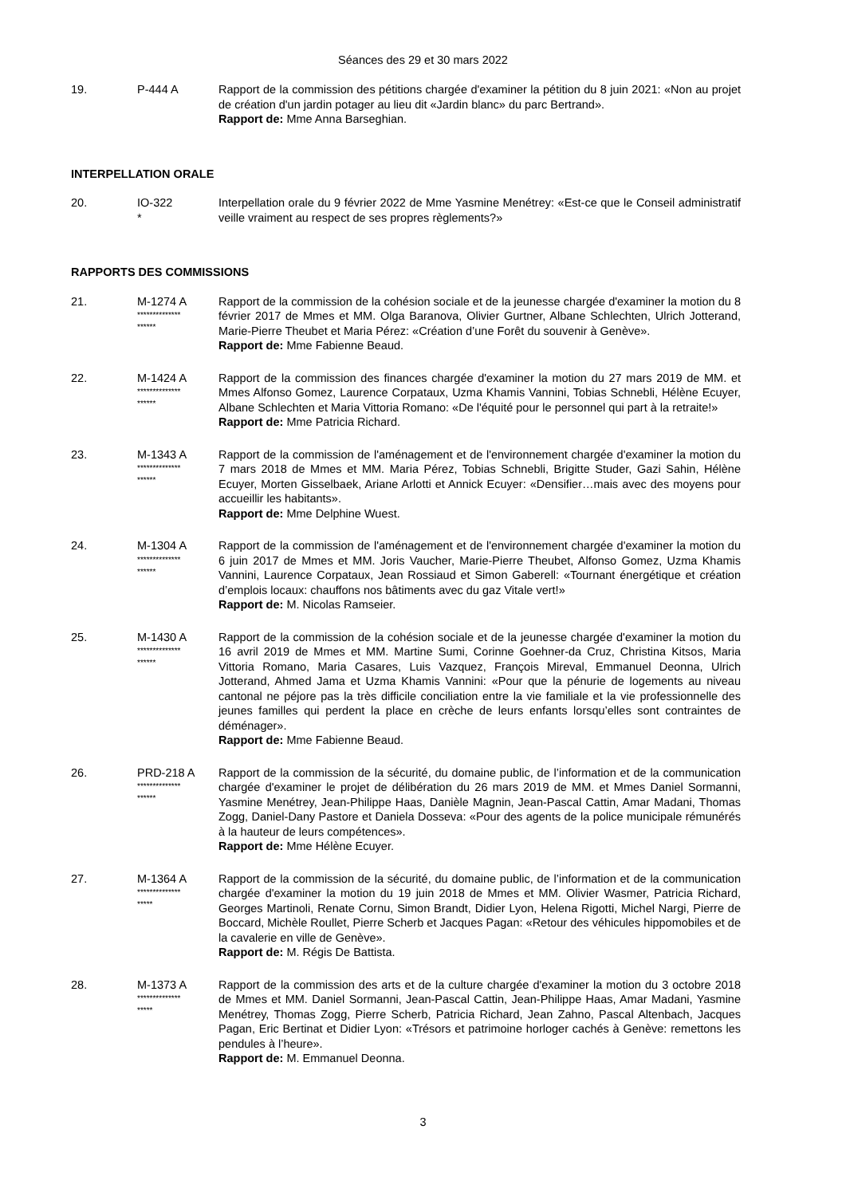Séances des 29 et 30 mars 2022
19. P-444 A Rapport de la commission des pétitions chargée d'examiner la pétition du 8 juin 2021: «Non au projet de création d'un jardin potager au lieu dit «Jardin blanc» du parc Bertrand».
Rapport de: Mme Anna Barseghian.
INTERPELLATION ORALE
20. IO-322
*
Interpellation orale du 9 février 2022 de Mme Yasmine Menétrey: «Est-ce que le Conseil administratif veille vraiment au respect de ses propres règlements?»
RAPPORTS DES COMMISSIONS
21. M-1274 A
**************
******
Rapport de la commission de la cohésion sociale et de la jeunesse chargée d'examiner la motion du 8 février 2017 de Mmes et MM. Olga Baranova, Olivier Gurtner, Albane Schlechten, Ulrich Jotterand, Marie-Pierre Theubet et Maria Pérez: «Création d’une Forêt du souvenir à Genève».
Rapport de: Mme Fabienne Beaud.
22. M-1424 A
**************
******
Rapport de la commission des finances chargée d'examiner la motion du 27 mars 2019 de MM. et Mmes Alfonso Gomez, Laurence Corpataux, Uzma Khamis Vannini, Tobias Schnebli, Hélène Ecuyer, Albane Schlechten et Maria Vittoria Romano: «De l'équité pour le personnel qui part à la retraite!»
Rapport de: Mme Patricia Richard.
23. M-1343 A
**************
******
Rapport de la commission de l'aménagement et de l'environnement chargée d'examiner la motion du 7 mars 2018 de Mmes et MM. Maria Pérez, Tobias Schnebli, Brigitte Studer, Gazi Sahin, Hélène Ecuyer, Morten Gisselbaek, Ariane Arlotti et Annick Ecuyer: «Densifier…mais avec des moyens pour accueillir les habitants».
Rapport de: Mme Delphine Wuest.
24. M-1304 A
**************
******
Rapport de la commission de l'aménagement et de l'environnement chargée d'examiner la motion du 6 juin 2017 de Mmes et MM. Joris Vaucher, Marie-Pierre Theubet, Alfonso Gomez, Uzma Khamis Vannini, Laurence Corpataux, Jean Rossiaud et Simon Gaberell: «Tournant énergétique et création d’emplois locaux: chauffons nos bâtiments avec du gaz Vitale vert!»
Rapport de: M. Nicolas Ramseier.
25. M-1430 A
**************
******
Rapport de la commission de la cohésion sociale et de la jeunesse chargée d'examiner la motion du 16 avril 2019 de Mmes et MM. Martine Sumi, Corinne Goehner-da Cruz, Christina Kitsos, Maria Vittoria Romano, Maria Casares, Luis Vazquez, François Mireval, Emmanuel Deonna, Ulrich Jotterand, Ahmed Jama et Uzma Khamis Vannini: «Pour que la pénurie de logements au niveau cantonal ne péjore pas la très difficile conciliation entre la vie familiale et la vie professionnelle des jeunes familles qui perdent la place en crèche de leurs enfants lorsqu’elles sont contraintes de déménager».
Rapport de: Mme Fabienne Beaud.
26. PRD-218 A
**************
******
Rapport de la commission de la sécurité, du domaine public, de l’information et de la communication chargée d'examiner le projet de délibération du 26 mars 2019 de MM. et Mmes Daniel Sormanni, Yasmine Menétrey, Jean-Philippe Haas, Danièle Magnin, Jean-Pascal Cattin, Amar Madani, Thomas Zogg, Daniel-Dany Pastore et Daniela Dosseva: «Pour des agents de la police municipale rémunérés à la hauteur de leurs compétences».
Rapport de: Mme Hélène Ecuyer.
27. M-1364 A
**************
*****
Rapport de la commission de la sécurité, du domaine public, de l’information et de la communication chargée d'examiner la motion du 19 juin 2018 de Mmes et MM. Olivier Wasmer, Patricia Richard, Georges Martinoli, Renate Cornu, Simon Brandt, Didier Lyon, Helena Rigotti, Michel Nargi, Pierre de Boccard, Michèle Roullet, Pierre Scherb et Jacques Pagan: «Retour des véhicules hippomobiles et de la cavalerie en ville de Genève».
Rapport de: M. Régis De Battista.
28. M-1373 A
**************
*****
Rapport de la commission des arts et de la culture chargée d'examiner la motion du 3 octobre 2018 de Mmes et MM. Daniel Sormanni, Jean-Pascal Cattin, Jean-Philippe Haas, Amar Madani, Yasmine Menétrey, Thomas Zogg, Pierre Scherb, Patricia Richard, Jean Zahno, Pascal Altenbach, Jacques Pagan, Eric Bertinat et Didier Lyon: «Trésors et patrimoine horloger cachés à Genève: remettons les pendules à l’heure».
Rapport de: M. Emmanuel Deonna.
3